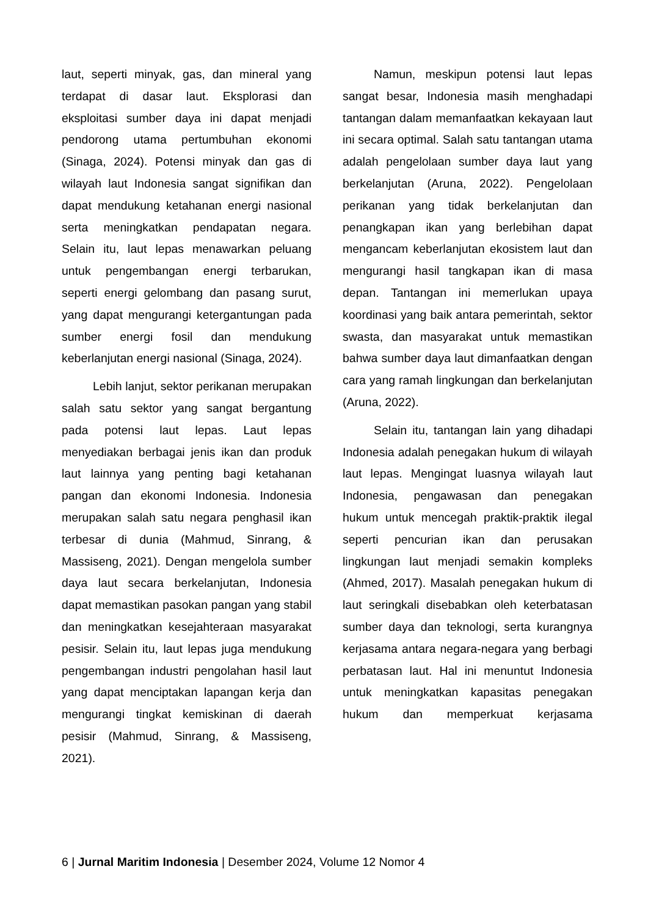laut, seperti minyak, gas, dan mineral yang terdapat di dasar laut. Eksplorasi dan eksploitasi sumber daya ini dapat menjadi pendorong utama pertumbuhan ekonomi (Sinaga, 2024). Potensi minyak dan gas di wilayah laut Indonesia sangat signifikan dan dapat mendukung ketahanan energi nasional serta meningkatkan pendapatan negara. Selain itu, laut lepas menawarkan peluang untuk pengembangan energi terbarukan, seperti energi gelombang dan pasang surut, yang dapat mengurangi ketergantungan pada sumber energi fosil dan mendukung keberlanjutan energi nasional (Sinaga, 2024).
Lebih lanjut, sektor perikanan merupakan salah satu sektor yang sangat bergantung pada potensi laut lepas. Laut lepas menyediakan berbagai jenis ikan dan produk laut lainnya yang penting bagi ketahanan pangan dan ekonomi Indonesia. Indonesia merupakan salah satu negara penghasil ikan terbesar di dunia (Mahmud, Sinrang, & Massiseng, 2021). Dengan mengelola sumber daya laut secara berkelanjutan, Indonesia dapat memastikan pasokan pangan yang stabil dan meningkatkan kesejahteraan masyarakat pesisir. Selain itu, laut lepas juga mendukung pengembangan industri pengolahan hasil laut yang dapat menciptakan lapangan kerja dan mengurangi tingkat kemiskinan di daerah pesisir (Mahmud, Sinrang, & Massiseng, 2021).
Namun, meskipun potensi laut lepas sangat besar, Indonesia masih menghadapi tantangan dalam memanfaatkan kekayaan laut ini secara optimal. Salah satu tantangan utama adalah pengelolaan sumber daya laut yang berkelanjutan (Aruna, 2022). Pengelolaan perikanan yang tidak berkelanjutan dan penangkapan ikan yang berlebihan dapat mengancam keberlanjutan ekosistem laut dan mengurangi hasil tangkapan ikan di masa depan. Tantangan ini memerlukan upaya koordinasi yang baik antara pemerintah, sektor swasta, dan masyarakat untuk memastikan bahwa sumber daya laut dimanfaatkan dengan cara yang ramah lingkungan dan berkelanjutan (Aruna, 2022).
Selain itu, tantangan lain yang dihadapi Indonesia adalah penegakan hukum di wilayah laut lepas. Mengingat luasnya wilayah laut Indonesia, pengawasan dan penegakan hukum untuk mencegah praktik-praktik ilegal seperti pencurian ikan dan perusakan lingkungan laut menjadi semakin kompleks (Ahmed, 2017). Masalah penegakan hukum di laut seringkali disebabkan oleh keterbatasan sumber daya dan teknologi, serta kurangnya kerjasama antara negara-negara yang berbagi perbatasan laut. Hal ini menuntut Indonesia untuk meningkatkan kapasitas penegakan hukum dan memperkuat kerjasama
6 | Jurnal Maritim Indonesia | Desember 2024, Volume 12 Nomor 4